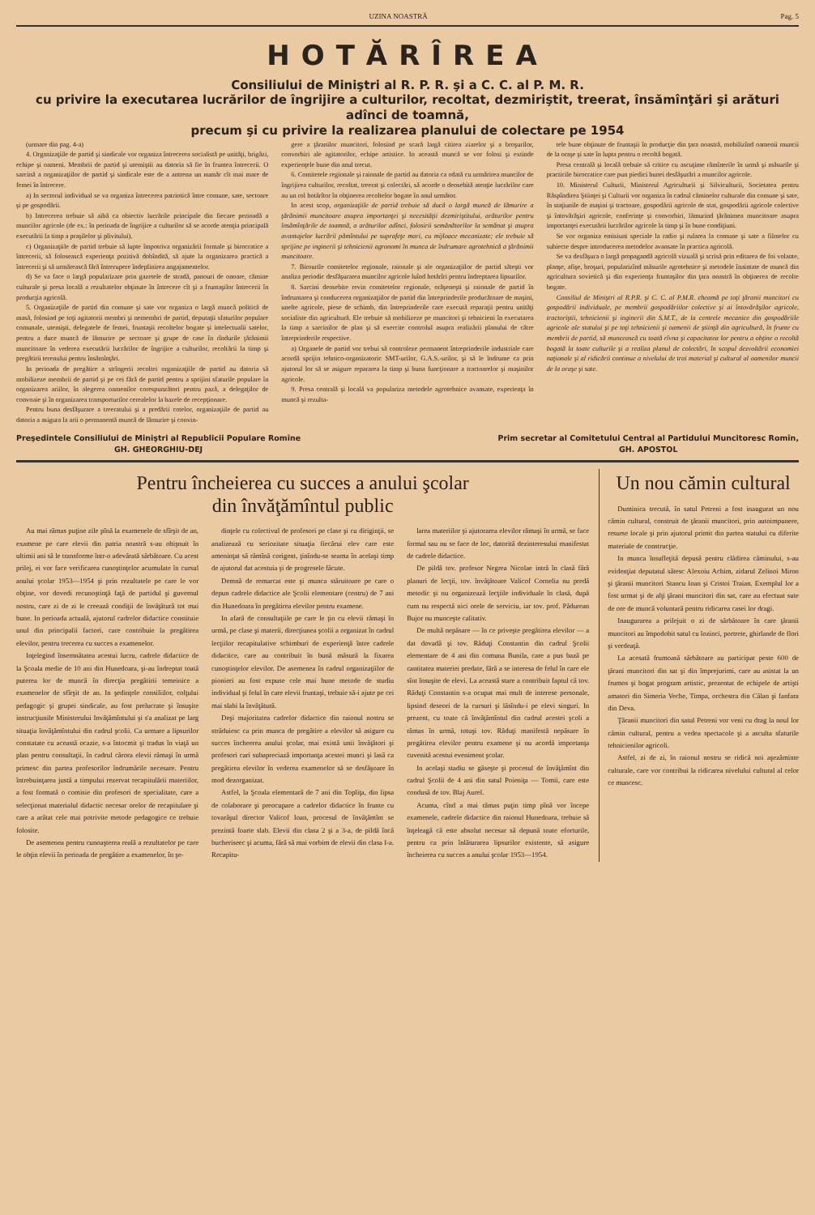UZINA NOASTRĂ Pag. 5
HOTĂRÎREA
Consiliului de Miniştri al R. P. R. şi a C. C. al P. M. R.
cu privire la executarea lucrărilor de îngrijire a culturilor, recoltat, dezmiriştit, treerat, însămînţări şi arături adînci de toamnă,
precum şi cu privire la realizarea planului de colectare pe 1954
(urmare din pag. 4-a)
4. Organizaţiile de partid şi sindicale vor organiza întrecerea socialistă pe unităţi, brigăzi, echipe şi oameni. Membrii de partid şi utemiştii au datoria să fie în fruntea întrecerii. O sarcină a organizaţiilor de partid şi sindicale este de a antrena un număr cît mai mare de femei în întrecere.
a) In sectorul individual se va organiza întrecerea patriotică între comune, sate, sectoare şi pe gospodării.
b) Intrecerea trebuie să aibă ca obiectiv lucrările principale din fiecare perioadă a muncilor agricole (de ex.: în perioada de îngrijire a culturilor să se acorde atenţia principală executării la timp a praşilelor şi plivitului).
c) Organizaţiile de partid trebuie să lupte împotriva organizării formale şi birocratice a întrecerii, să folosească experienţa pozitivă dobîndită, să ajute la organizarea practică a întrecerii şi să urmărească fără întrerupere îndeplinirea angajamentelor.
d) Se va face o largă popularizare prin gazetele de stradă, panouri de onoare, cămine culturale şi presa locală a rezultatelor obţinute în întrecere cît şi a fruntaşilor întrecerii în producţia agricolă.
5. Organizaţiile de partid din comune şi sate vor organiza o largă muncă politică de masă, folosind pe toţi agitatorii membri şi nemembri de partid, deputaţii sfaturilor populare comunale, utemişti, delegatele de femei, fruntaşii recoltelor bogate şi intelectualii satelor, pentru a duce muncă de lămurire pe sectoare şi grupe de case în rîndurile ţărănimii muncitoare în vederea executării lucrărilor de îngrijire a culturilor, recoltării la timp şi pregătirii terenului pentru însămînţări.
In perioada de pregătire a strîngerii recoltei organizaţiile de partid au datoria să mobilizeze membrii de partid şi pe cei fără de partid pentru a sprijini sfaturile populare în organizarea ariilor, în alegerea oamenilor corespunzători pentru pază, a delegaţilor de convoaie şi în organizarea transporturilor cerealelor la bazele de recepţionare.
Pentru buna desfăşurare a treeratului şi a predării cotelor, organizaţiile de partid au datoria a asigura la arii o permanentă muncă de lămurire şi convin-
gere a ţăranilor muncitori, folosind pe scară largă citirea ziarelor şi a broşurilor, convorbiri ale agitatorilor, echipe artistice. In această muncă se vor folosi şi extinde experienţele bune din anul trecut.
6. Comitetele regionale şi raionale de partid au datoria ca odată cu urmărirea muncilor de îngrijirea culturilor, recoltat, treerat şi colectări, să acorde o deosebită atenţie lucrărilor care au un rol hotărîtor în obţinerea recoltelor bogate în anul următor.
In acest scop, organizaţiile de partid trebuie să ducă o largă muncă de lămurire a ţărănimii muncitoare asupra importanţei şi necesităţii dezmiriştitului, arăturilor pentru însămînţările de toamnă, a arăturilor adînci, folosirii semănătorilor la semănat şi asupra avantajelor lucrării pămîntului pe suprafeţe mari, cu mijloace mecanizate; ele trebuie să sprijine pe inginerii şi tehnicienii agronomi în munca de îndrumare agrotehnică a ţărănimii muncitoare.
7. Birourile comitetelor regionale, raionale şi ale organizaţiilor de partid săteşti vor analiza periodic desfăşurarea muncilor agricole luînd hotărîri pentru îndreptarea lipsurilor.
8. Sarcini deosebite revin comitetelor regionale, orăşeneşti şi raionale de partid în îndrumarea şi conducerea organizaţiilor de partid din întreprinderile producătoare de maşini, unelte agricole, piese de schimb, din întreprinderile care execută reparaţii pentru unităţi socialiste din agricultură. Ele trebuie să mobilizeze pe muncitori şi tehnicieni în executarea la timp a sarcinilor de plan şi să exercite controlul asupra realizării planului de către întreprinderile respective.
a) Organele de partid vor trebui să controleze permanent întreprinderile industriale care acordă sprijin tehnico-organizatoric SMT-urilor, G.A.S.-urilor, şi să le îndrume ca prin ajutorul lor să se asigure repararea la timp şi buna funcţionare a tractoarelor şi maşinilor agricole.
9. Presa centrală şi locală va populariza metodele agrotehnice avansate, experienţa în muncă şi rezulta-
tele bune obţinute de fruntaşii în producţie din ţara noastră, mobilizînd oamenii muncii de la oraşe şi sate în lupta pentru o recoltă bogată.
Presa centrală şi locală trebuie să critice cu ascuţime rămînerile în urmă şi măsurile şi practicile birocratice care pun piedici bunei desfăşurări a muncilor agricole.
10. Ministerul Culturii, Ministerul Agriculturii şi Silviculturii, Societatea pentru Răspîndirea Ştiinţei şi Culturii vor organiza în cadrul căminelor culturale din comune şi sate, în staţiunile de maşini şi tractoare, gospodării agricole de stat, gospodării agricole colective şi întovărăşiri agricole, conferinţe şi convorbiri, lămurind ţărănimea muncitoare asupra importanţei executării lucrărilor agricole la timp şi în bune condiţiuni.
Se vor organiza emisiuni speciale la radio şi rularea la comune şi sate a filmelor cu subiecte despre introducerea metodelor avansate în practica agricolă.
Se va desfăşura o largă propagandă agricolă vizuală şi scrisă prin editarea de foi volante, planşe, afişe, broşuri, popularizînd măsurile agrotehnice şi metodele înaintate de muncă din agricultura sovietică şi din experienţa fruntaşilor din ţara noastră în obţinerea de recolte bogate.
Consiliul de Miniştri al R.P.R. şi C. C. al P.M.R. cheamă pe toţi ţăranii muncitori cu gospodării individuale, pe membrii gospodăriilor colective şi ai întovărăşilor agricole, tractoriştii, tehnicienii şi inginerii din S.M.T., de la centrele mecanice din gospodăriile agricole ale statului şi pe toţi tehnicienii şi oamenii de ştiinţă din agricultură, în frunte cu membrii de partid, să muncească cu toată rîvna şi capacitatea lor pentru a obţine o recoltă bogată la toate culturile şi a realiza planul de colectări, în scopul dezvoltării economiei naţionale şi al ridicării continue a nivelului de trai material şi cultural al oamenilor muncii de la oraşe şi sate.
Preşedintele Consiliului de Miniştri al Republicii Populare Romîne
GH. GHEORGHIU-DEJ
Prim secretar al Comitetului Central al Partidului Muncitoresc Romîn,
GH. APOSTOL
Pentru încheierea cu succes a anului şcolar
din învăţămîntul public
Au mai rămas puţine zile pînă la examenele de sfîrşit de an, examene pe care elevii din patria noastră s-au obişnuit în ultimii ani să le transforme într-o adevărată sărbătoare. Cu acest prilej, ei vor face verificarea cunoştinţelor acumulate în cursul anului şcolar 1953—1954 şi prin rezultatele pe care le vor obţine, vor dovedi recunoştinţă faţă de partidul şi guvernul nostru, care zi de zi le creează condiţii de învăţătură tot mai bune. In perioada actuală, ajutorul cadrelor didactice constituie unul din principalii factori, care contribuie la pregătirea elevilor, pentru trecerea cu succes a examenelor.
Inţelegind însemnătatea acestui lucru, cadrele didactice de la Şcoala medie de 10 ani din Hunedoara, şi-au îndreptat toată puterea lor de muncă în direcţia pregătirii temeinice a examenelor de sfîrşit de an. In şedinţele consiliilor, colţului pedagogic şi grupei sindicale, au fost prelucrate şi însuşite instrucţiunile Ministerului Invăţămîntului şi s'a analizat pe larg situaţia învăţămîntului din cadrul şcolii. Ca urmare a lipsurilor constatate cu această ocazie, s-a întocmit şi tradus în viaţă un plan pentru consultaţii, în cadrul cărora elevii rămaşi în urmă primesc din partea profesorilor îndrumările necesare. Pentru întrebuinţarea justă a timpului rezervat recapitulării materiilor, a fost formată o comisie din profesori de specialitate, care a selecţionat materialul didactic necesar orelor de recapitulare şi care a arătat cele mai potrivite metode pedagogice ce trebuie folosite.
De asemenea pentru cunoaşterea reală a rezultatelor pe care le obţin elevii în perioada de pregătire a examenelor, în şe-
dinţele cu colectivul de profesori pe clase şi cu diriginţii, se analizează cu seriozitate situaţia fiecărui elev care este ameninţat să rămînă corigent, ţinîndu-se seama în acelaşi timp de ajutorul dat acestuia şi de progresele făcute.
Demnă de remarcat este şi munca stăruitoare pe care o depun cadrele didactice ale Şcolii elementare (centru) de 7 ani din Hunedoara în pregătirea elevilor pentru examene.
In afară de consultaţiile pe care le ţin cu elevii rămaşi în urmă, pe clase şi materii, direcţiunea şcolii a organizat în cadrul lecţiilor recapitulative schimburi de experienţă între cadrele didactice, care au contribuit în bună măsură la fixarea cunoştinţelor elevilor. De asemenea în cadrul organizaţiilor de pionieri au fost expuse cele mai bune metode de studiu individual şi felul în care elevii fruntaşi, trebuie să-i ajute pe cei mai slabi la învăţătură.
Deşi majoritatea cadrelor didactice din raionul nostru se străduiesc ca prin munca de pregătire a elevilor să asigure cu succes încheerea anului şcolar, mai există unii învăţători şi profesori cari subapreciază importanţa acestei munci şi lasă ca pregătirea elevilor în vederea examenelor să se desfăşoare în mod dezorganizat.
Astfel, la Şcoala elementară de 7 ani din Topliţa, din lipsa de colaborare şi preocupare a cadrelor didactice în frunte cu tovarăşul director Valicof Ioan, procesul de învăţămînt se prezintă foarte slab. Elevii din clasa 2 şi a 3-a, de pildă încă bucheriseec şi acuma, fără să mai vorbim de elevii din clasa I-a. Recapitu-
larea materiilor şi ajutorarea elevilor rămaşi în urmă, se face formal sau nu se face de loc, datorită dezinteresului manifestat de cadrele didactice.
De pildă tov. profesor Negrea Nicolae intră în clasă fără planuri de lecţii, tov. învăţătoare Valicof Cornelia nu predă metodic şi nu organizează lecţiile individuale în clasă, după cum nu respectă nici orele de serviciu, iar tov. prof. Pădurean Bujor nu munceşte calitativ.
De multă nepăsare — în ce priveşte pregătirea elevilor — a dat dovadă şi tov. Răduţi Constantin din cadrul Şcolii elementare de 4 ani din comuna Bunila, care a pus bază pe cantitatea materiei predate, fără a se interesa de felul în care ele sînt însuşite de elevi. La această stare a contribuit faptul că tov. Răduţi Constantin s-a ocupat mai mult de interese personale, lipsind deseori de la cursuri şi lăsîndu-i pe elevi singuri. In prezent, cu toate că învăţămîntul din cadrul acestei şcoli a rămas în urmă, totuşi tov. Răduţi manifestă nepăsare în pregătirea elevilor pentru examene şi nu acordă importanţa cuvenită acestui eveniment şcolar.
In acelaşi stadiu se găseşte şi procesul de învăţămînt din cadrul Şcolii de 4 ani din satul Poieniţa — Tomii, care este condusă de tov. Blaj Aurel.
Acuma, cînd a mai rămas puţin timp pînă vor începe examenele, cadrele didactice din raionul Hunedoara, trebuie să înţeleagă că este absolut necesar să depună toate eforturile, pentru ca prin înlăturarea lipsurilor existente, să asigure încheierea cu succes a anului şcolar 1953—1954.
Un nou cămin cultural
Duminica trecută, în satul Petreni a fost inaugurat un nou cămin cultural, construit de ţăranii muncitori, prin autoimpunere, resurse locale şi prin ajutorul primit din partea statului cu diferite materiale de construcţie.
In munca însufleţită depusă pentru clădirea căminului, s-au evidenţiat deputatul sătesc Alexoiu Achim, zidarul Zelinoi Miron şi ţăranii muncitori Stancu Ioan şi Cristoi Traian. Exemplul lor a fost urmat şi de alţi ţărani muncitori din sat, care au efectuat sute de ore de muncă voluntară pentru ridicarea casei lor dragi.
Inaugurarea a prilejuit o zi de sărbătoare în care ţăranii muncitori au împodobit satul cu lozinci, portrete, ghirlande de flori şi verdeaţă.
La acesată frumoasă sărbătoare au participat peste 600 de ţărani muncitori din sat şi din împrejurimi, care au asistat la un frumos şi bogat program artistic, prezentat de echipele de artişti amatori din Simeria Veche, Timpa, orchestra din Călan şi fanfara din Deva.
Ţăranii muncitori din satul Petreni vor veni cu drag la noul lor cămin cultural, pentru a vedea spectacole şi a asculta sfaturile tehnicienilor agricoli.
Astfel, zi de zi, în raionul nostru se ridică noi aşezăminte culturale, care vor contribui la ridicarea nivelului cultural al celor ce muncesc.